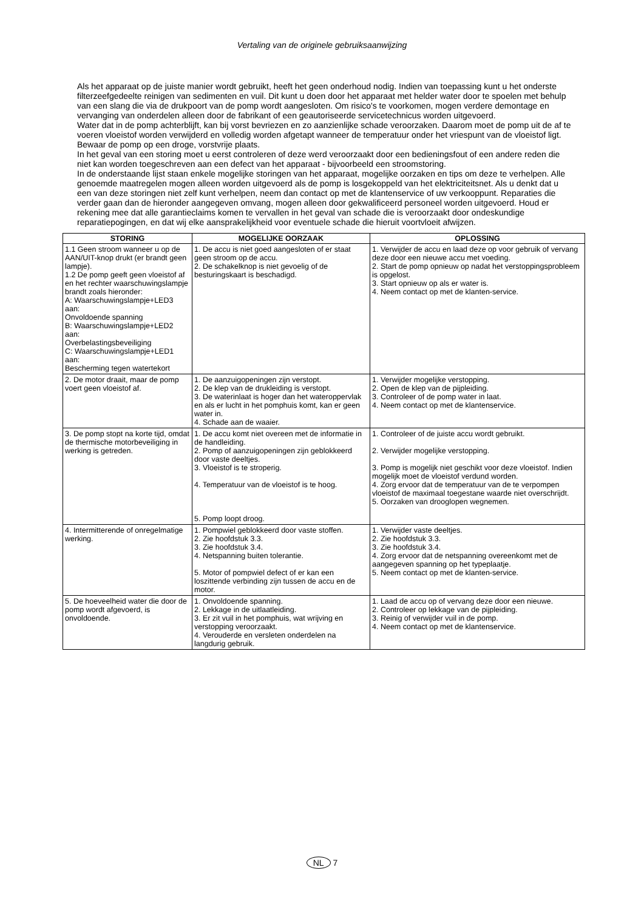Vertaling van de originele gebruiksaanwijzing
Als het apparaat op de juiste manier wordt gebruikt, heeft het geen onderhoud nodig. Indien van toepassing kunt u het onderste filterzeefgedeelte reinigen van sedimenten en vuil. Dit kunt u doen door het apparaat met helder water door te spoelen met behulp van een slang die via de drukpoort van de pomp wordt aangesloten. Om risico's te voorkomen, mogen verdere demontage en vervanging van onderdelen alleen door de fabrikant of een geautoriseerde servicetechnicus worden uitgevoerd.
Water dat in de pomp achterblijft, kan bij vorst bevriezen en zo aanzienlijke schade veroorzaken. Daarom moet de pomp uit de af te voeren vloeistof worden verwijderd en volledig worden afgetapt wanneer de temperatuur onder het vriespunt van de vloeistof ligt. Bewaar de pomp op een droge, vorstvrije plaats.
In het geval van een storing moet u eerst controleren of deze werd veroorzaakt door een bedieningsfout of een andere reden die niet kan worden toegeschreven aan een defect van het apparaat - bijvoorbeeld een stroomstoring.
In de onderstaande lijst staan enkele mogelijke storingen van het apparaat, mogelijke oorzaken en tips om deze te verhelpen. Alle genoemde maatregelen mogen alleen worden uitgevoerd als de pomp is losgekoppeld van het elektriciteitsnet. Als u denkt dat u een van deze storingen niet zelf kunt verhelpen, neem dan contact op met de klantenservice of uw verkooppunt. Reparaties die verder gaan dan de hieronder aangegeven omvang, mogen alleen door gekwalificeerd personeel worden uitgevoerd. Houd er rekening mee dat alle garantieclaims komen te vervallen in het geval van schade die is veroorzaakt door ondeskundige reparatiepogingen, en dat wij elke aansprakelijkheid voor eventuele schade die hieruit voortvloeit afwijzen.
| STORING | MOGELIJKE OORZAAK | OPLOSSING |
| --- | --- | --- |
| 1.1 Geen stroom wanneer u op de AAN/UIT-knop drukt (er brandt geen lampje). 1.2 De pomp geeft geen vloeistof af en het rechter waarschuwingslampje brandt zoals hieronder: A: Waarschuwingslampje+LED3 aan: Onvoldoende spanning B: Waarschuwingslampje+LED2 aan: Overbelastingsbeveiliging C: Waarschuwingslampje+LED1 aan: Bescherming tegen watertekort | 1. De accu is niet goed aangesloten of er staat geen stroom op de accu. 2. De schakelknop is niet gevoelig of de besturingskaart is beschadigd. | 1. Verwijder de accu en laad deze op voor gebruik of vervang deze door een nieuwe accu met voeding. 2. Start de pomp opnieuw op nadat het verstoppingsprobleem is opgelost. 3. Start opnieuw op als er water is. 4. Neem contact op met de klanten-service. |
| 2. De motor draait, maar de pomp voert geen vloeistof af. | 1. De aanzuigopeningen zijn verstopt. 2. De klep van de drukleiding is verstopt. 3. De waterinlaat is hoger dan het wateroppervlak en als er lucht in het pomphuis komt, kan er geen water in. 4. Schade aan de waaier. | 1. Verwijder mogelijke verstopping. 2. Open de klep van de pijpleiding. 3. Controleer of de pomp water in laat. 4. Neem contact op met de klantenservice. |
| 3. De pomp stopt na korte tijd, omdat de thermische motorbeveiliging in werking is getreden. | 1. De accu komt niet overeen met de informatie in de handleiding. 2. Pomp of aanzuigopeningen zijn geblokkeerd door vaste deeltjes. 3. Vloeistof is te stroperig. 4. Temperatuur van de vloeistof is te hoog. 5. Pomp loopt droog. | 1. Controleer of de juiste accu wordt gebruikt. 2. Verwijder mogelijke verstopping. 3. Pomp is mogelijk niet geschikt voor deze vloeistof. Indien mogelijk moet de vloeistof verdund worden. 4. Zorg ervoor dat de temperatuur van de te verpompen vloeistof de maximaal toegestane waarde niet overschrijdt. 5. Oorzaken van drooglopen wegnemen. |
| 4. Intermitterende of onregelmatige werking. | 1. Pompwiel geblokkeerd door vaste stoffen. 2. Zie hoofdstuk 3.3. 3. Zie hoofdstuk 3.4. 4. Netspanning buiten tolerantie. 5. Motor of pompwiel defect of er kan een loszittende verbinding zijn tussen de accu en de motor. | 1. Verwijder vaste deeltjes. 2. Zie hoofdstuk 3.3. 3. Zie hoofdstuk 3.4. 4. Zorg ervoor dat de netspanning overeenkomt met de aangegeven spanning op het typeplaatje. 5. Neem contact op met de klanten-service. |
| 5. De hoeveelheid water die door de pomp wordt afgevoerd, is onvoldoende. | 1. Onvoldoende spanning. 2. Lekkage in de uitlaatleiding. 3. Er zit vuil in het pomphuis, wat wrijving en verstopping veroorzaakt. 4. Verouderde en versleten onderdelen na langdurig gebruik. | 1. Laad de accu op of vervang deze door een nieuwe. 2. Controleer op lekkage van de pijpleiding. 3. Reinig of verwijder vuil in de pomp. 4. Neem contact op met de klantenservice. |
NL 7